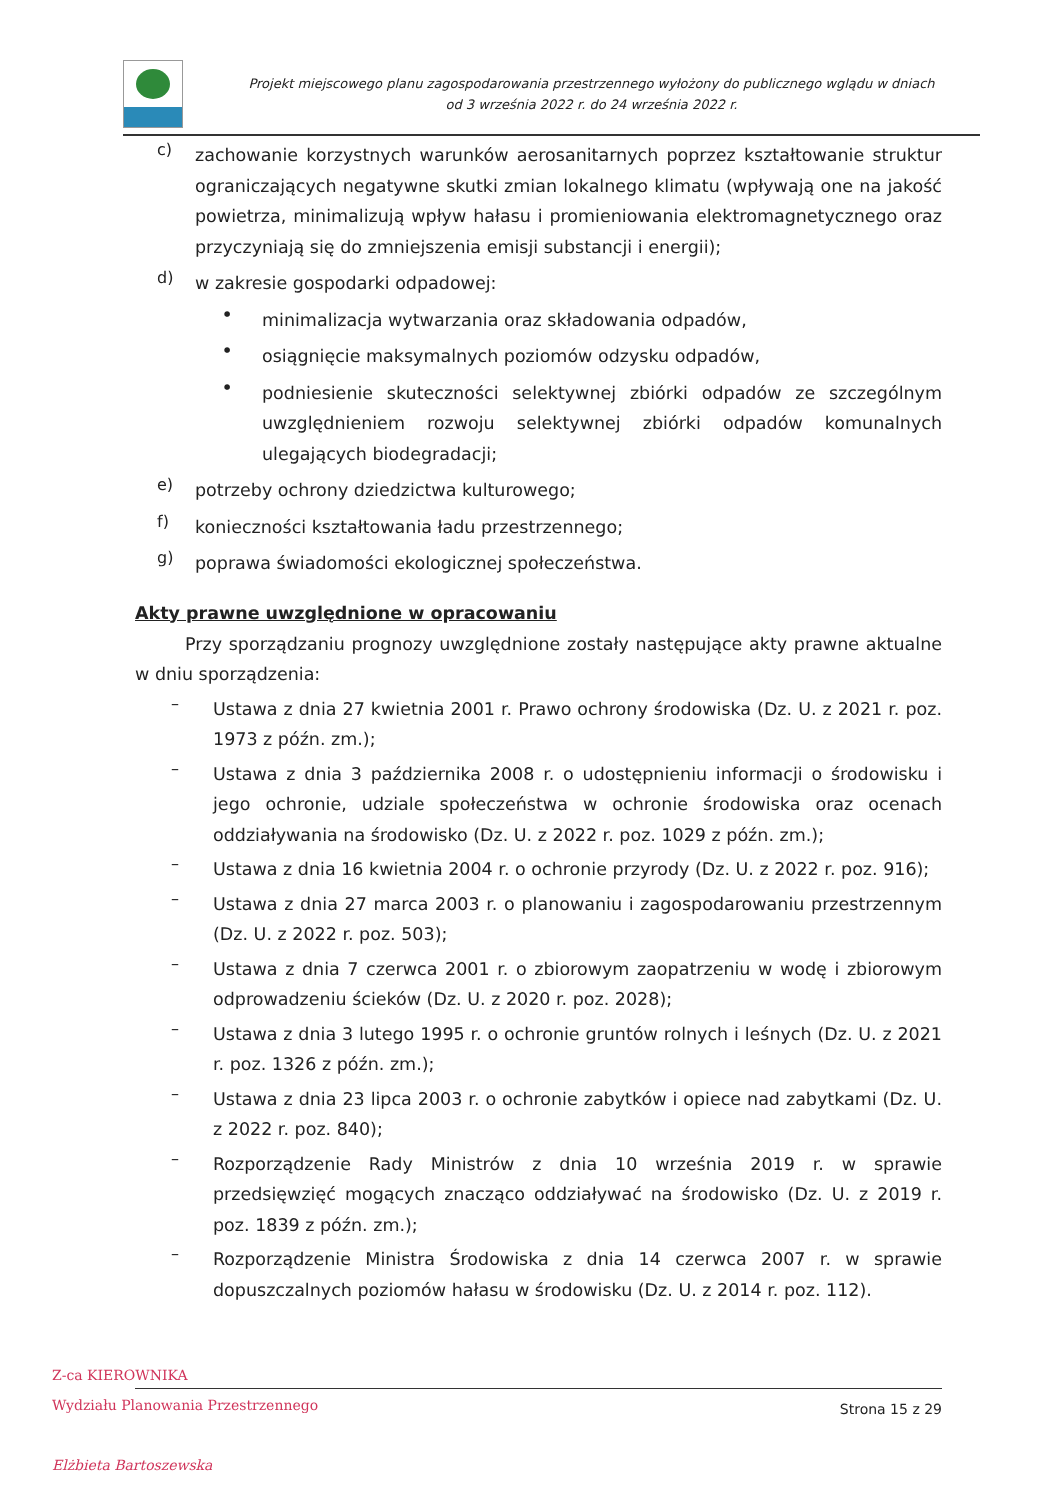Projekt miejscowego planu zagospodarowania przestrzennego wyłożony do publicznego wglądu w dniach
od 3 września 2022 r. do 24 września 2022 r.
c)
zachowanie korzystnych warunków aerosanitarnych poprzez kształtowanie struktur ograniczających negatywne skutki zmian lokalnego klimatu (wpływają one na jakość powietrza, minimalizują wpływ hałasu i promieniowania elektromagnetycznego oraz przyczyniają się do zmniejszenia emisji substancji i energii);
d)
w zakresie gospodarki odpadowej:
•
minimalizacja wytwarzania oraz składowania odpadów,
•
osiągnięcie maksymalnych poziomów odzysku odpadów,
•
podniesienie skuteczności selektywnej zbiórki odpadów ze szczególnym uwzględnieniem rozwoju selektywnej zbiórki odpadów komunalnych ulegających biodegradacji;
e)
potrzeby ochrony dziedzictwa kulturowego;
f)
konieczności kształtowania ładu przestrzennego;
g)
poprawa świadomości ekologicznej społeczeństwa.
Akty prawne uwzględnione w opracowaniu
Przy sporządzaniu prognozy uwzględnione zostały następujące akty prawne aktualne w dniu sporządzenia:
–
Ustawa z dnia 27 kwietnia 2001 r. Prawo ochrony środowiska (Dz. U. z 2021 r. poz. 1973 z późn. zm.);
–
Ustawa z dnia 3 października 2008 r. o udostępnieniu informacji o środowisku i jego ochronie, udziale społeczeństwa w ochronie środowiska oraz ocenach oddziaływania na środowisko (Dz. U. z 2022 r. poz. 1029 z późn. zm.);
–
Ustawa z dnia 16 kwietnia 2004 r. o ochronie przyrody (Dz. U. z 2022 r. poz. 916);
–
Ustawa z dnia 27 marca 2003 r. o planowaniu i zagospodarowaniu przestrzennym (Dz. U. z 2022 r. poz. 503);
–
Ustawa z dnia 7 czerwca 2001 r. o zbiorowym zaopatrzeniu w wodę i zbiorowym odprowadzeniu ścieków (Dz. U. z 2020 r. poz. 2028);
–
Ustawa z dnia 3 lutego 1995 r. o ochronie gruntów rolnych i leśnych (Dz. U. z 2021 r. poz. 1326 z późn. zm.);
–
Ustawa z dnia 23 lipca 2003 r. o ochronie zabytków i opiece nad zabytkami (Dz. U. z 2022 r. poz. 840);
–
Rozporządzenie Rady Ministrów z dnia 10 września 2019 r. w sprawie przedsięwzięć mogących znacząco oddziaływać na środowisko (Dz. U. z 2019 r. poz. 1839 z późn. zm.);
–
Rozporządzenie Ministra Środowiska z dnia 14 czerwca 2007 r. w sprawie dopuszczalnych poziomów hałasu w środowisku (Dz. U. z 2014 r. poz. 112).
Z-ca KIEROWNIKA
Wydziału Planowania Przestrzennego
Elżbieta Bartoszewska
Strona 15 z 29